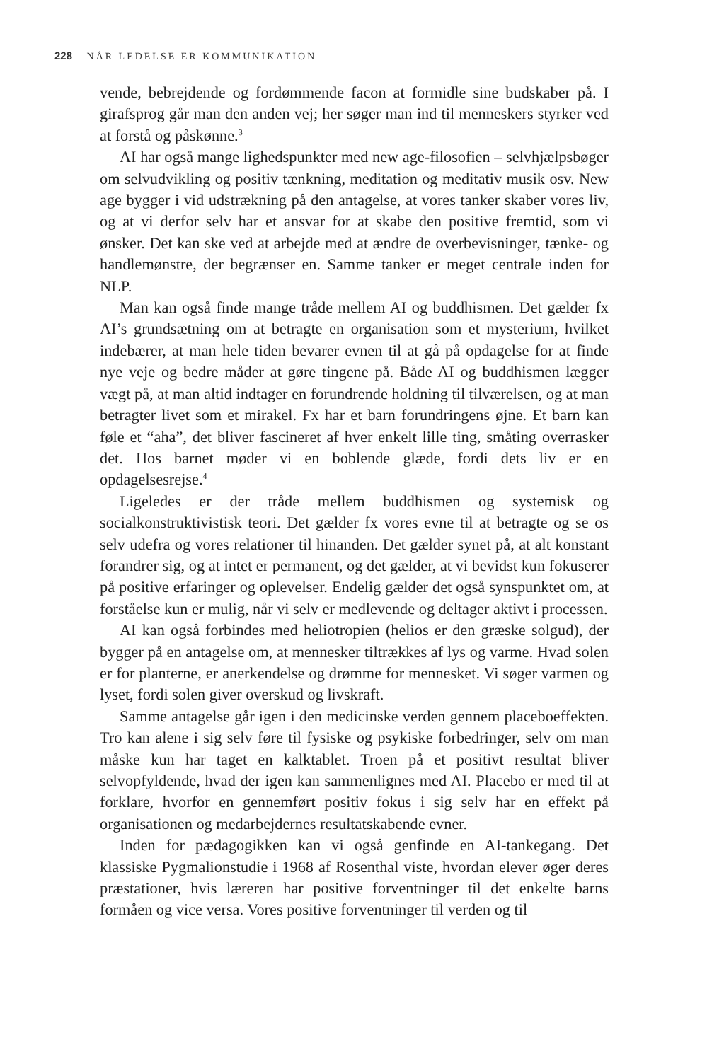228 NÅR LEDELSE ER KOMMUNIKATION
vende, bebrejdende og fordømmende facon at formidle sine budskaber på. I girafsprog går man den anden vej; her søger man ind til menneskers styrker ved at forstå og påskønne.<sup>3</sup>
AI har også mange lighedspunkter med new age-filosofien – selvhjælpsbøger om selvudvikling og positiv tænkning, meditation og meditativ musik osv. New age bygger i vid udstrækning på den antagelse, at vores tanker skaber vores liv, og at vi derfor selv har et ansvar for at skabe den positive fremtid, som vi ønsker. Det kan ske ved at arbejde med at ændre de overbevisninger, tænke- og handlemønstre, der begrænser en. Samme tanker er meget centrale inden for NLP.
Man kan også finde mange tråde mellem AI og buddhismen. Det gælder fx AI’s grundsætning om at betragte en organisation som et mysterium, hvilket indebærer, at man hele tiden bevarer evnen til at gå på opdagelse for at finde nye veje og bedre måder at gøre tingene på. Både AI og buddhismen lægger vægt på, at man altid indtager en forundrende holdning til tilværelsen, og at man betragter livet som et mirakel. Fx har et barn forundringens øjne. Et barn kan føle et “aha”, det bliver fascineret af hver enkelt lille ting, småting overrasker det. Hos barnet møder vi en boblende glæde, fordi dets liv er en opdagelsesrejse.<sup>4</sup>
Ligeledes er der tråde mellem buddhismen og systemisk og socialkonstruktivistisk teori. Det gælder fx vores evne til at betragte og se os selv udefra og vores relationer til hinanden. Det gælder synet på, at alt konstant forandrer sig, og at intet er permanent, og det gælder, at vi bevidst kun fokuserer på positive erfaringer og oplevelser. Endelig gælder det også synspunktet om, at forståelse kun er mulig, når vi selv er medlevende og deltager aktivt i processen.
AI kan også forbindes med heliotropien (helios er den græske solgud), der bygger på en antagelse om, at mennesker tiltrækkes af lys og varme. Hvad solen er for planterne, er anerkendelse og drømme for mennesket. Vi søger varmen og lyset, fordi solen giver overskud og livskraft.
Samme antagelse går igen i den medicinske verden gennem placeboeffekten. Tro kan alene i sig selv føre til fysiske og psykiske forbedringer, selv om man måske kun har taget en kalktablet. Troen på et positivt resultat bliver selvopfyldende, hvad der igen kan sammenlignes med AI. Placebo er med til at forklare, hvorfor en gennemført positiv fokus i sig selv har en effekt på organisationen og medarbejdernes resultatskabende evner.
Inden for pædagogikken kan vi også genfinde en AI-tankegang. Det klassiske Pygmalionstudie i 1968 af Rosenthal viste, hvordan elever øger deres præstationer, hvis læreren har positive forventninger til det enkelte barns formåen og vice versa. Vores positive forventninger til verden og til